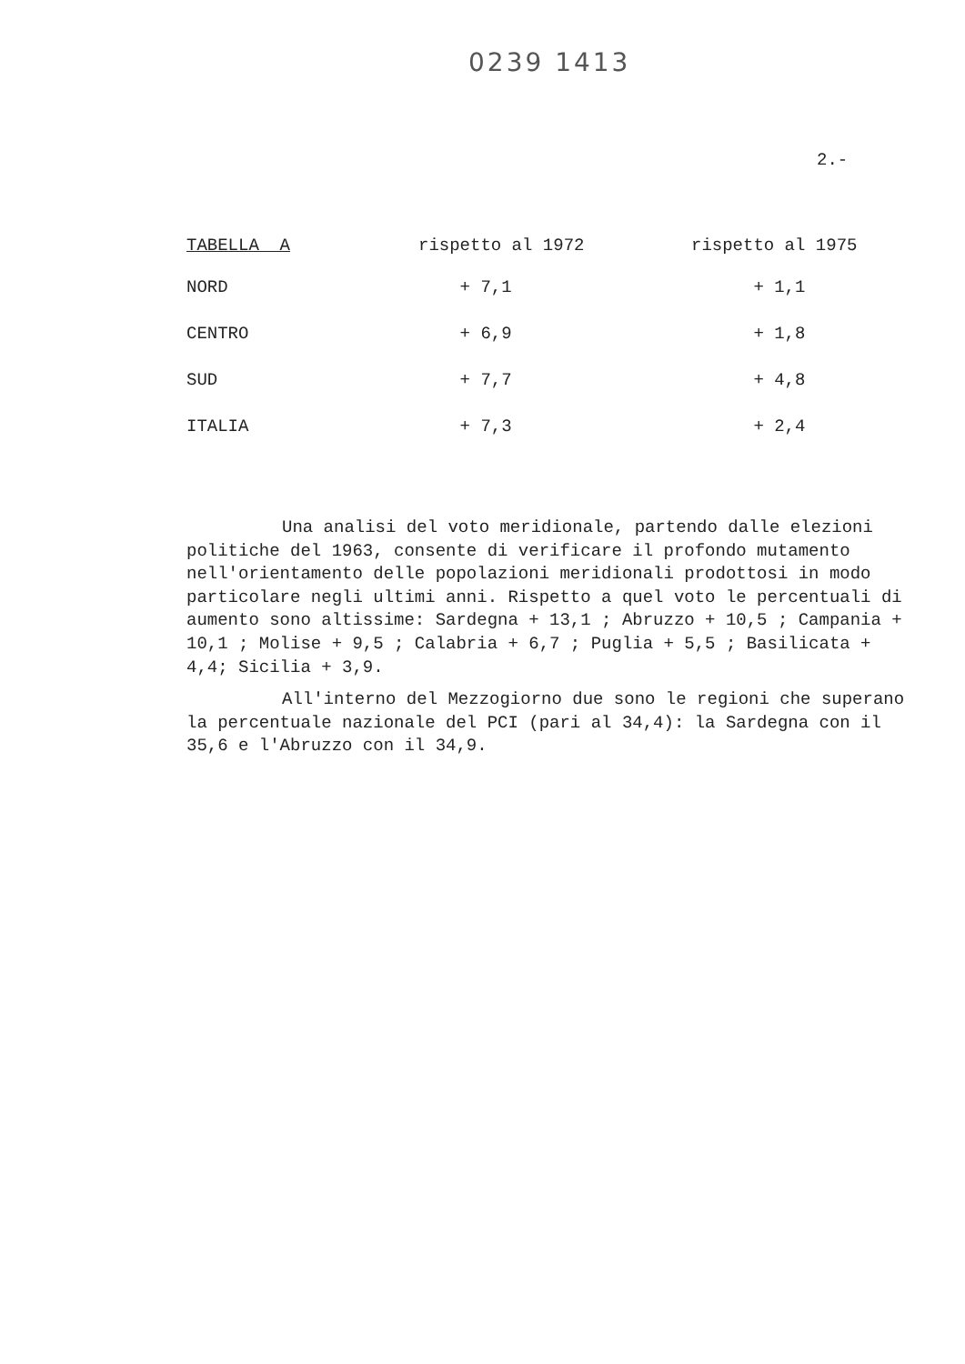0239 1413
2.-
| TABELLA A | rispetto al 1972 | rispetto al 1975 |
| --- | --- | --- |
| NORD | + 7,1 | + 1,1 |
| CENTRO | + 6,9 | + 1,8 |
| SUD | + 7,7 | + 4,8 |
| ITALIA | + 7,3 | + 2,4 |
Una analisi del voto meridionale, partendo dalle elezioni politiche del 1963, consente di verificare il profondo mutamento nell'orientamento delle popolazioni meridionali prodottosi in modo particolare negli ultimi anni. Rispetto a quel voto le percentuali di aumento sono altissime: Sardegna + 13,1 ; Abruzzo + 10,5 ; Campania + 10,1 ; Molise + 9,5 ; Calabria + 6,7 ; Puglia + 5,5 ; Basilicata + 4,4; Sicilia + 3,9.
All'interno del Mezzogiorno due sono le regioni che superano la percentuale nazionale del PCI (pari al 34,4): la Sardegna con il 35,6 e l'Abruzzo con il 34,9.